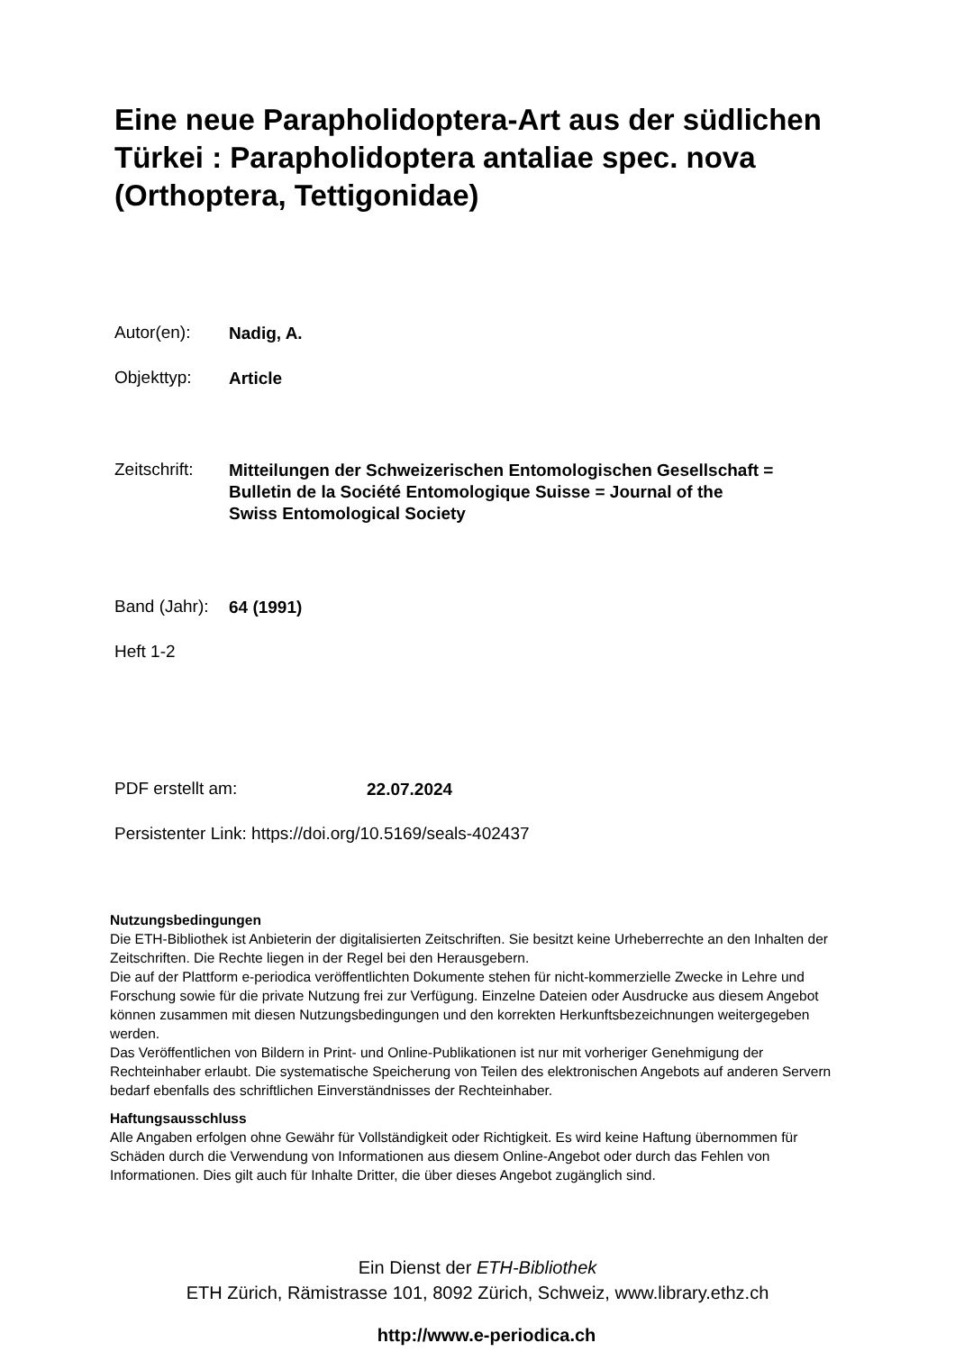Eine neue Parapholidoptera-Art aus der südlichen Türkei : Parapholidoptera antaliae spec. nova (Orthoptera, Tettigonidae)
Autor(en): Nadig, A.
Objekttyp: Article
Zeitschrift: Mitteilungen der Schweizerischen Entomologischen Gesellschaft =
Bulletin de la Société Entomologique Suisse = Journal of the
Swiss Entomological Society
Band (Jahr): 64 (1991)
Heft 1-2
PDF erstellt am: 22.07.2024
Persistenter Link: https://doi.org/10.5169/seals-402437
Nutzungsbedingungen
Die ETH-Bibliothek ist Anbieterin der digitalisierten Zeitschriften. Sie besitzt keine Urheberrechte an den Inhalten der Zeitschriften. Die Rechte liegen in der Regel bei den Herausgebern.
Die auf der Plattform e-periodica veröffentlichten Dokumente stehen für nicht-kommerzielle Zwecke in Lehre und Forschung sowie für die private Nutzung frei zur Verfügung. Einzelne Dateien oder Ausdrucke aus diesem Angebot können zusammen mit diesen Nutzungsbedingungen und den korrekten Herkunftsbezeichnungen weitergegeben werden.
Das Veröffentlichen von Bildern in Print- und Online-Publikationen ist nur mit vorheriger Genehmigung der Rechteinhaber erlaubt. Die systematische Speicherung von Teilen des elektronischen Angebots auf anderen Servern bedarf ebenfalls des schriftlichen Einverständnisses der Rechteinhaber.
Haftungsausschluss
Alle Angaben erfolgen ohne Gewähr für Vollständigkeit oder Richtigkeit. Es wird keine Haftung übernommen für Schäden durch die Verwendung von Informationen aus diesem Online-Angebot oder durch das Fehlen von Informationen. Dies gilt auch für Inhalte Dritter, die über dieses Angebot zugänglich sind.
Ein Dienst der ETH-Bibliothek
ETH Zürich, Rämistrasse 101, 8092 Zürich, Schweiz, www.library.ethz.ch
http://www.e-periodica.ch